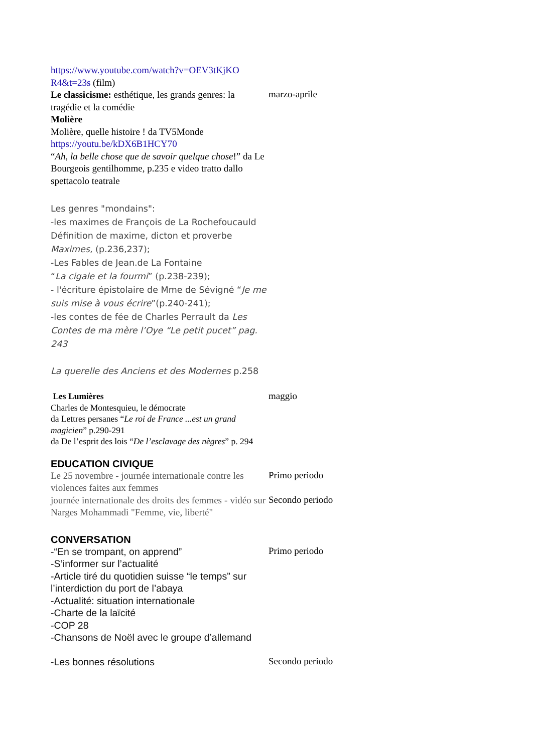https://www.youtube.com/watch?v=OEV3tKjKO
R4&t=23s (film)
Le classicisme: esthétique, les grands genres: la tragédie et la comédie
Molière
Molière, quelle histoire ! da TV5Monde
https://youtu.be/kDX6B1HCY70
“Ah, la belle chose que de savoir quelque chose!” da Le Bourgeois gentilhomme, p.235 e video tratto dallo spettacolo teatrale
marzo-aprile
Les genres "mondains":
-les maximes de François de La Rochefoucauld
Définition de maxime, dicton et proverbe
Maximes, (p.236,237);
-Les Fables de Jean.de La Fontaine
“La cigale et la fourmi” (p.238-239);
- l'écriture épistolaire de Mme de Sévigné “Je me suis mise à vous écrire”(p.240-241);
-les contes de fée de Charles Perrault da Les Contes de ma mère l’Oye “Le petit pucet” pag. 243
La querelle des Anciens et des Modernes p.258
Les Lumières
Charles de Montesquieu, le démocrate
da Lettres persanes “Le roi de France ...est un grand magicien” p.290-291
da De l’esprit des lois “De l’esclavage des nègres” p. 294
maggio
EDUCATION CIVIQUE
Le 25 novembre - journée internationale contre les violences faites aux femmes
Primo periodo
journée internationale des droits des femmes - vidéo sur Narges Mohammadi "Femme, vie, liberté"
Secondo periodo
CONVERSATION
-“En se trompant, on apprend”
-S’informer sur l’actualité
-Article tiré du quotidien suisse “le temps” sur l’interdiction du port de l’abaya
-Actualité: situation internationale
-Charte de la laïcité
-COP 28
-Chansons de Noël avec le groupe d’allemand
Primo periodo
-Les bonnes résolutions
Secondo periodo